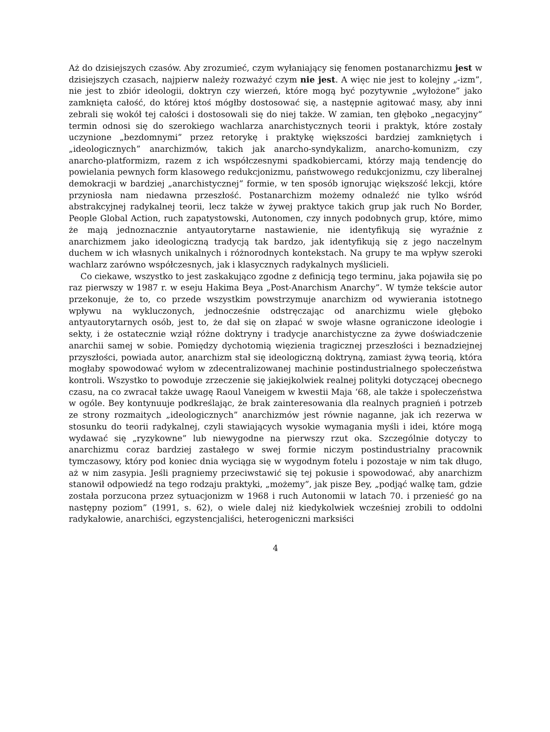Aż do dzisiejszych czasów. Aby zrozumieć, czym wyłaniający się fenomen postanarchizmu jest w dzisiejszych czasach, najpierw należy rozważyć czym nie jest. A więc nie jest to kolejny „-izm”, nie jest to zbiór ideologii, doktryn czy wierzeń, które mogą być pozytywnie „wyłożone” jako zamknięta całość, do której ktoś mógłby dostosować się, a następnie agitować masy, aby inni zebrali się wokół tej całości i dostosowali się do niej także. W zamian, ten głęboko „negacyjny” termin odnosi się do szerokiego wachlarza anarchistycznych teorii i praktyk, które zostały uczynione „bezdomnymi” przez retorykę i praktykę większości bardziej zamkniętych i „ideologicznych” anarchizmów, takich jak anarcho-syndykalizm, anarcho-komunizm, czy anarcho-platformizm, razem z ich współczesnymi spadkobiercami, którzy mają tendencję do powielania pewnych form klasowego redukcjonizmu, państwowego redukcjonizmu, czy liberalnej demokracji w bardziej „anarchistycznej” formie, w ten sposób ignorując większość lekcji, które przyniosła nam niedawna przeszłość. Postanarchizm możemy odnaleźć nie tylko wśród abstrakcyjnej radykalnej teorii, lecz także w żywej praktyce takich grup jak ruch No Border, People Global Action, ruch zapatystowski, Autonomen, czy innych podobnych grup, które, mimo że mają jednoznacznie antyautorytarne nastawienie, nie identyfikują się wyraźnie z anarchizmem jako ideologiczną tradycją tak bardzo, jak identyfikują się z jego naczelnym duchem w ich własnych unikalnych i różnorodnych kontekstach. Na grupy te ma wpływ szeroki wachlarz zarówno współczesnych, jak i klasycznych radykalnych myślicieli.
Co ciekawe, wszystko to jest zaskakująco zgodne z definicją tego terminu, jaka pojawiła się po raz pierwszy w 1987 r. w eseju Hakima Beya „Post-Anarchism Anarchy”. W tymże tekście autor przekonuje, że to, co przede wszystkim powstrzymuje anarchizm od wywierania istotnego wpływu na wykluczonych, jednocześnie odstręczając od anarchizmu wiele głęboko antyautorytarnych osób, jest to, że dał się on złapać w swoje własne ograniczone ideologie i sekty, i że ostatecznie wziął różne doktryny i tradycje anarchistyczne za żywe doświadczenie anarchii samej w sobie. Pomiędzy dychotomią więzienia tragicznej przeszłości i beznadziejnej przyszłości, powiada autor, anarchizm stał się ideologiczną doktryną, zamiast żywą teorią, która mogłaby spowodować wyłom w zdecentralizowanej machinie postindustrialnego społeczeństwa kontroli. Wszystko to powoduje zrzeczenie się jakiejkolwiek realnej polityki dotyczącej obecnego czasu, na co zwracał także uwagę Raoul Vaneigem w kwestii Maja ‘68, ale także i społeczeństwa w ogóle. Bey kontynuuje podkreślając, że brak zainteresowania dla realnych pragnień i potrzeb ze strony rozmaitych „ideologicznych” anarchizmów jest równie naganne, jak ich rezerwa w stosunku do teorii radykalnej, czyli stawiających wysokie wymagania myśli i idei, które mogą wydawać się „ryzykowne” lub niewygodne na pierwszy rzut oka. Szczególnie dotyczy to anarchizmu coraz bardziej zastałego w swej formie niczym postindustrialny pracownik tymczasowy, który pod koniec dnia wyciąga się w wygodnym fotelu i pozostaje w nim tak długo, aż w nim zasypia. Jeśli pragniemy przeciwstawić się tej pokusie i spowodować, aby anarchizm stanowił odpowiedź na tego rodzaju praktyki, „możemy”, jak pisze Bey, „podjąć walkę tam, gdzie została porzucona przez sytuacjonizm w 1968 i ruch Autonomii w latach 70. i przenieść go na następny poziom” (1991, s. 62), o wiele dalej niż kiedykolwiek wcześniej zrobili to oddolni radykałowie, anarchiści, egzystencjaliści, heterogeniczni marksiści
4